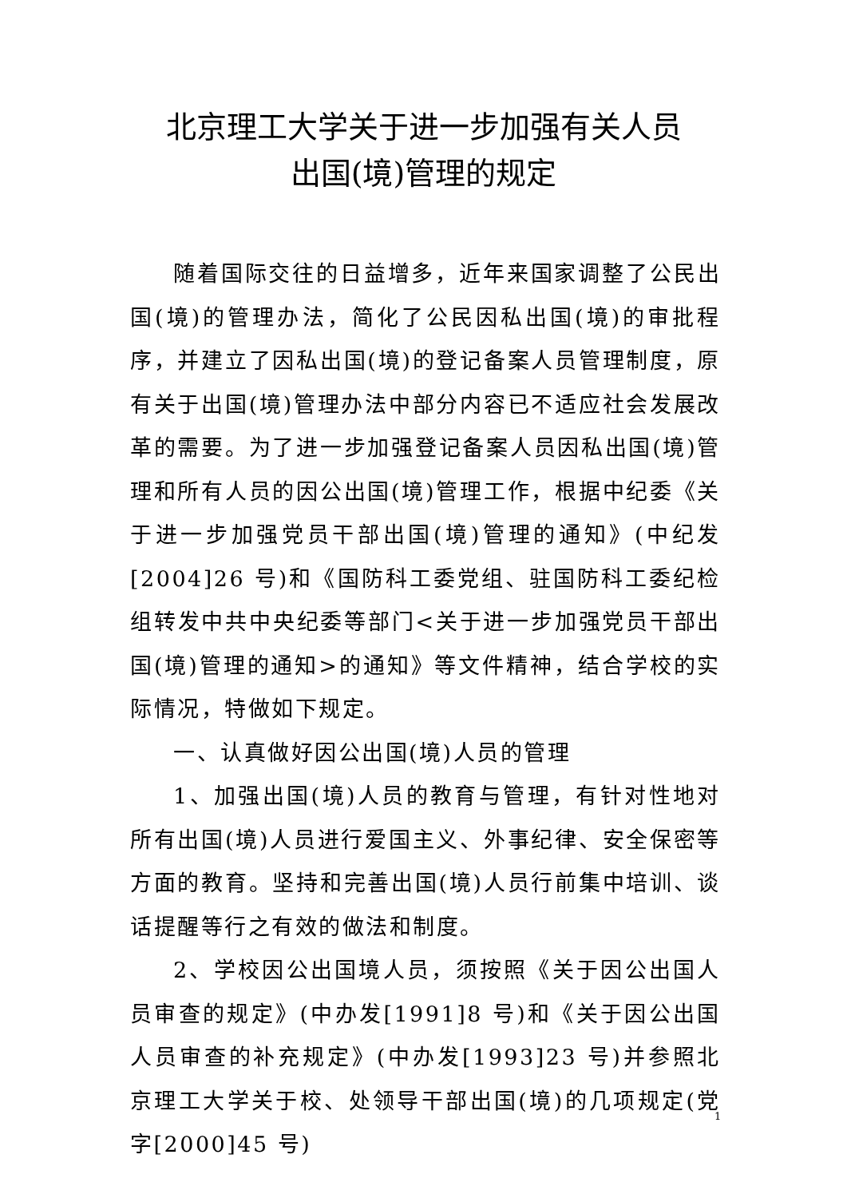北京理工大学关于进一步加强有关人员
出国(境)管理的规定
随着国际交往的日益增多，近年来国家调整了公民出国(境)的管理办法，简化了公民因私出国(境)的审批程序，并建立了因私出国(境)的登记备案人员管理制度，原有关于出国(境)管理办法中部分内容已不适应社会发展改革的需要。为了进一步加强登记备案人员因私出国(境)管理和所有人员的因公出国(境)管理工作，根据中纪委《关于进一步加强党员干部出国(境)管理的通知》(中纪发[2004]26 号)和《国防科工委党组、驻国防科工委纪检组转发中共中央纪委等部门<关于进一步加强党员干部出国(境)管理的通知>的通知》等文件精神，结合学校的实际情况，特做如下规定。
一、认真做好因公出国(境)人员的管理
1、加强出国(境)人员的教育与管理，有针对性地对所有出国(境)人员进行爱国主义、外事纪律、安全保密等方面的教育。坚持和完善出国(境)人员行前集中培训、谈话提醒等行之有效的做法和制度。
2、学校因公出国境人员，须按照《关于因公出国人员审查的规定》(中办发[1991]8 号)和《关于因公出国人员审查的补充规定》(中办发[1993]23 号)并参照北京理工大学关于校、处领导干部出国(境)的几项规定(党字[2000]45 号)
1